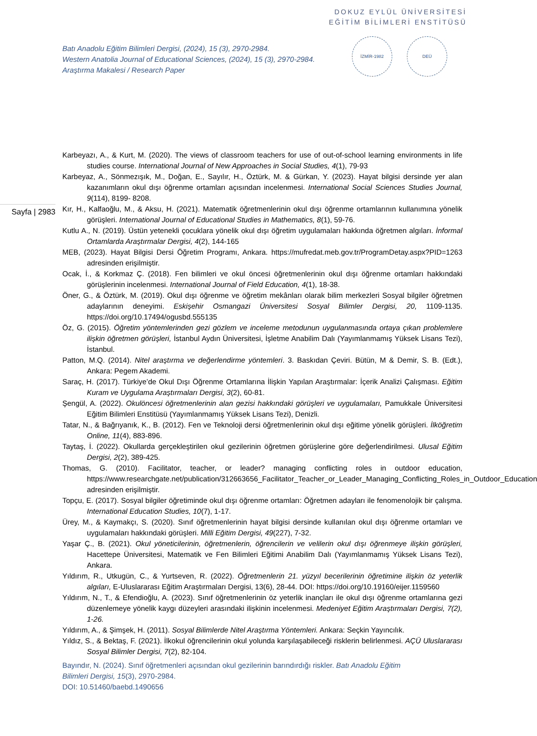DOKUZ EYLÜL ÜNİVERSİTESİ
EĞİTİM BİLİMLERİ ENSTİTÜSÜ
Batı Anadolu Eğitim Bilimleri Dergisi, (2024), 15 (3), 2970-2984.
Western Anatolia Journal of Educational Sciences, (2024), 15 (3), 2970-2984.
Araştırma Makalesi / Research Paper
İZMİR-1982 DEÜ
Sayfa | 2983
Karbeyazı, A., & Kurt, M. (2020). The views of classroom teachers for use of out-of-school learning environments in life studies course. International Journal of New Approaches in Social Studies, 4(1), 79-93
Karbeyaz, A., Sönmezışık, M., Doğan, E., Sayılır, H., Öztürk, M. & Gürkan, Y. (2023). Hayat bilgisi dersinde yer alan kazanımların okul dışı öğrenme ortamları açısından incelenmesi. International Social Sciences Studies Journal, 9(114), 8199- 8208.
Kır, H., Kalfaoğlu, M., & Aksu, H. (2021). Matematik öğretmenlerinin okul dışı öğrenme ortamlarının kullanımına yönelik görüşleri. International Journal of Educational Studies in Mathematics, 8(1), 59-76.
Kutlu A., N. (2019). Üstün yetenekli çocuklara yönelik okul dışı öğretim uygulamaları hakkında öğretmen algıları. İnformal Ortamlarda Araştırmalar Dergisi, 4(2), 144-165
MEB, (2023). Hayat Bilgisi Dersi Öğretim Programı, Ankara. https://mufredat.meb.gov.tr/ProgramDetay.aspx?PID=1263 adresinden erişilmiştir.
Ocak, İ., & Korkmaz Ç. (2018). Fen bilimleri ve okul öncesi öğretmenlerinin okul dışı öğrenme ortamları hakkındaki görüşlerinin incelenmesi. International Journal of Field Education, 4(1), 18-38.
Öner, G., & Öztürk, M. (2019). Okul dışı öğrenme ve öğretim mekânları olarak bilim merkezleri Sosyal bilgiler öğretmen adaylarının deneyimi. Eskişehir Osmangazi Üniversitesi Sosyal Bilimler Dergisi, 20, 1109-1135. https://doi.org/10.17494/ogusbd.555135
Öz, G. (2015). Öğretim yöntemlerinden gezi gözlem ve inceleme metodunun uygulanmasında ortaya çıkan problemlere ilişkin öğretmen görüşleri, İstanbul Aydın Üniversitesi, İşletme Anabilim Dalı (Yayımlanmamış Yüksek Lisans Tezi), İstanbul.
Patton, M.Q. (2014). Nitel araştırma ve değerlendirme yöntemleri. 3. Baskıdan Çeviri. Bütün, M & Demir, S. B. (Edt.), Ankara: Pegem Akademi.
Saraç, H. (2017). Türkiye’de Okul Dışı Öğrenme Ortamlarına İlişkin Yapılan Araştırmalar: İçerik Analizi Çalışması. Eğitim Kuram ve Uygulama Araştırmaları Dergisi, 3(2), 60-81.
Şengül, A. (2022). Okulöncesi öğretmenlerinin alan gezisi hakkındaki görüşleri ve uygulamaları, Pamukkale Üniversitesi Eğitim Bilimleri Enstitüsü (Yayımlanmamış Yüksek Lisans Tezi), Denizli.
Tatar, N., & Bağrıyanık, K., B. (2012). Fen ve Teknoloji dersi öğretmenlerinin okul dışı eğitime yönelik görüşleri. İlköğretim Online, 11(4), 883-896.
Taytaş, İ. (2022). Okullarda gerçekleştirilen okul gezilerinin öğretmen görüşlerine göre değerlendirilmesi. Ulusal Eğitim Dergisi, 2(2), 389-425.
Thomas, G. (2010). Facilitator, teacher, or leader? managing conflicting roles in outdoor education, https://www.researchgate.net/publication/312663656_Facilitator_Teacher_or_Leader_Managing_Conflicting_Roles_in_Outdoor_Education adresinden erişilmiştir.
Topçu, E. (2017). Sosyal bilgiler öğretiminde okul dışı öğrenme ortamları: Öğretmen adayları ile fenomenolojik bir çalışma. International Education Studies, 10(7), 1-17.
Ürey, M., & Kaymakçı, S. (2020). Sınıf öğretmenlerinin hayat bilgisi dersinde kullanılan okul dışı öğrenme ortamları ve uygulamaları hakkındaki görüşleri. Milli Eğitim Dergisi, 49(227), 7-32.
Yaşar Ç., B. (2021). Okul yöneticilerinin, öğretmenlerin, öğrencilerin ve velilerin okul dışı öğrenmeye ilişkin görüşleri, Hacettepe Üniversitesi, Matematik ve Fen Bilimleri Eğitimi Anabilim Dalı (Yayımlanmamış Yüksek Lisans Tezi), Ankara.
Yıldırım, R., Utkugün, C., & Yurtseven, R. (2022). Öğretmenlerin 21. yüzyıl becerilerinin öğretimine ilişkin öz yeterlik algıları, E-Uluslararası Eğitim Araştırmaları Dergisi, 13(6), 28-44. DOI: https://doi.org/10.19160/eijer.1159560
Yıldırım, N., T., & Efendioğlu, A. (2023). Sınıf öğretmenlerinin öz yeterlik inançları ile okul dışı öğrenme ortamlarına gezi düzenlemeye yönelik kaygı düzeyleri arasındaki ilişkinin incelenmesi. Medeniyet Eğitim Araştırmaları Dergisi, 7(2), 1-26.
Yıldırım, A., & Şimşek, H. (2011). Sosyal Bilimlerde Nitel Araştırma Yöntemleri. Ankara: Seçkin Yayıncılık.
Yıldız, S., & Bektaş, F. (2021). İlkokul öğrencilerinin okul yolunda karşılaşabileceği risklerin belirlenmesi. AÇÜ Uluslararası Sosyal Bilimler Dergisi, 7(2), 82-104.
Bayındır, N. (2024). Sınıf öğretmenleri açısından okul gezilerinin barındırdığı riskler. Batı Anadolu Eğitim
Bilimleri Dergisi, 15(3), 2970-2984.
DOI: 10.51460/baebd.1490656